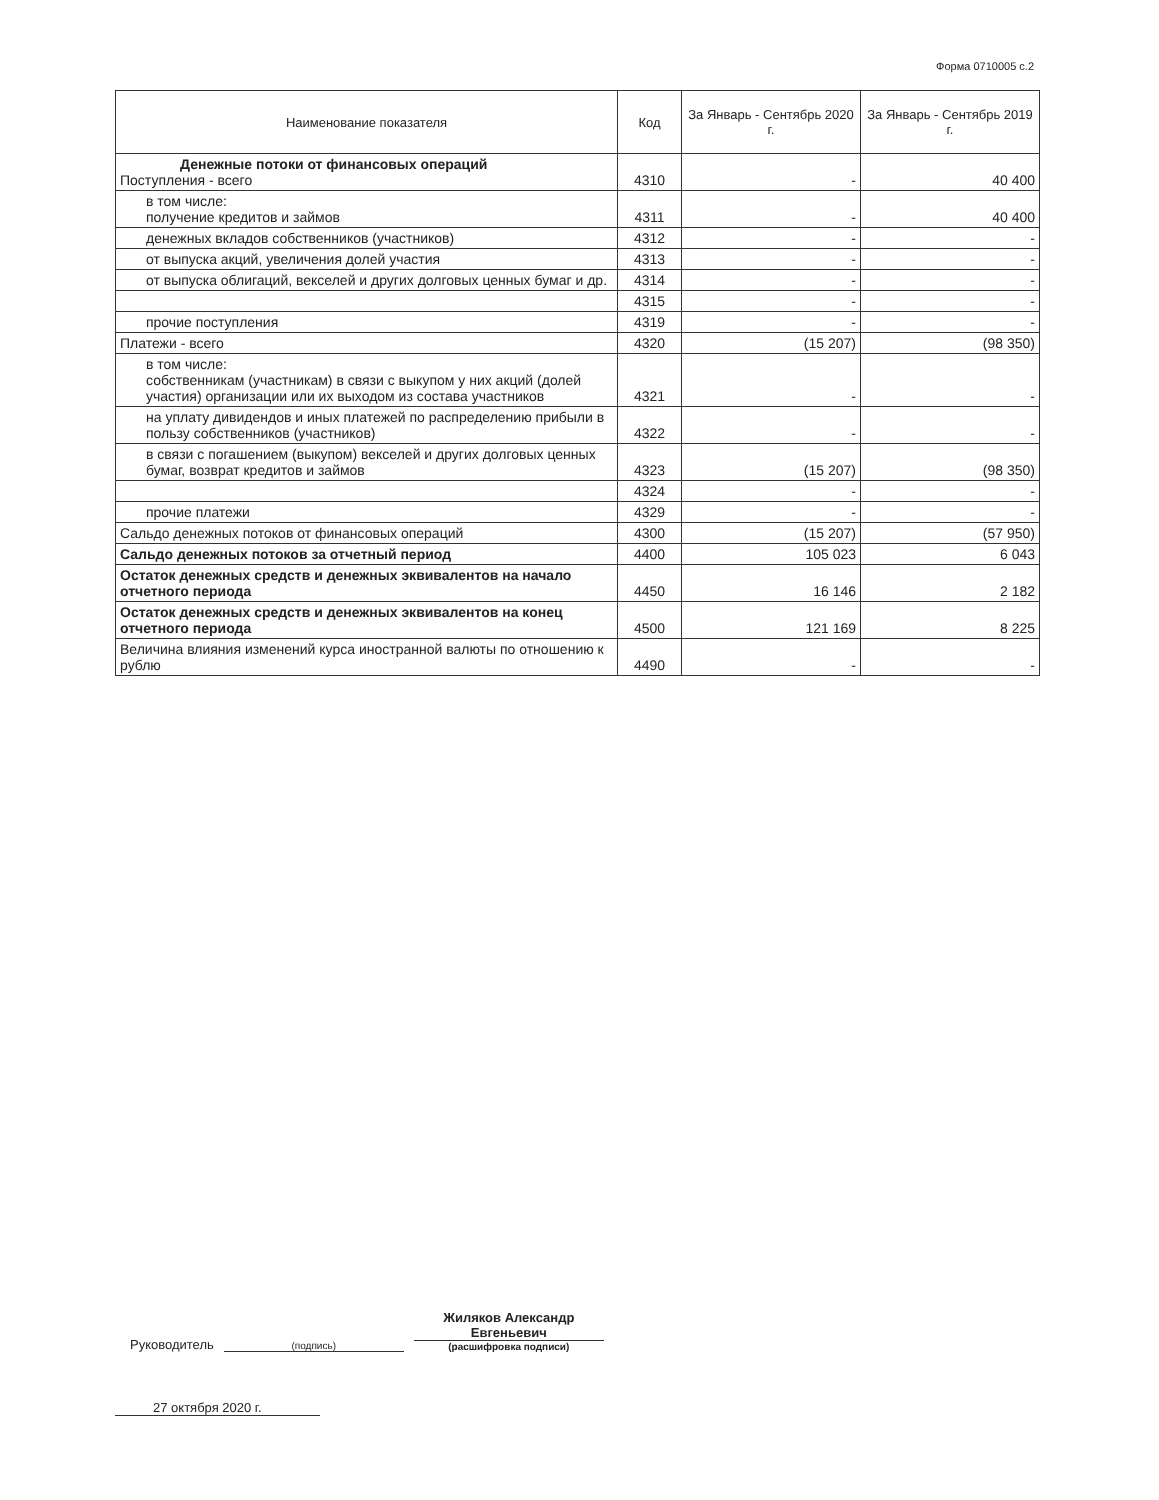Форма 0710005 с.2
| Наименование показателя | Код | За Январь - Сентябрь 2020 г. | За Январь - Сентябрь 2019 г. |
| --- | --- | --- | --- |
| Денежные потоки от финансовых операций Поступления - всего | 4310 | - | 40 400 |
| в том числе: получение кредитов и займов | 4311 | - | 40 400 |
| денежных вкладов собственников (участников) | 4312 | - | - |
| от выпуска акций, увеличения долей участия | 4313 | - | - |
| от выпуска облигаций, векселей и других долговых ценных бумаг и др. | 4314 | - | - |
| | 4315 | - | - |
| прочие поступления | 4319 | - | - |
| Платежи - всего | 4320 | (15 207) | (98 350) |
| в том числе: собственникам (участникам) в связи с выкупом у них акций (долей участия) организации или их выходом из состава участников | 4321 | - | - |
| на уплату дивидендов и иных платежей по распределению прибыли в пользу собственников (участников) | 4322 | - | - |
| в связи с погашением (выкупом) векселей и других долговых ценных бумаг, возврат кредитов и займов | 4323 | (15 207) | (98 350) |
| | 4324 | - | - |
| прочие платежи | 4329 | - | - |
| Сальдо денежных потоков от финансовых операций | 4300 | (15 207) | (57 950) |
| Сальдо денежных потоков за отчетный период | 4400 | 105 023 | 6 043 |
| Остаток денежных средств и денежных эквивалентов на начало отчетного периода | 4450 | 16 146 | 2 182 |
| Остаток денежных средств и денежных эквивалентов на конец отчетного периода | 4500 | 121 169 | 8 225 |
| Величина влияния изменений курса иностранной валюты по отношению к рублю | 4490 | - | - |
Руководитель (подпись) Жиляков Александр Евгеньевич
(расшифровка подписи)
27 октября 2020 г.